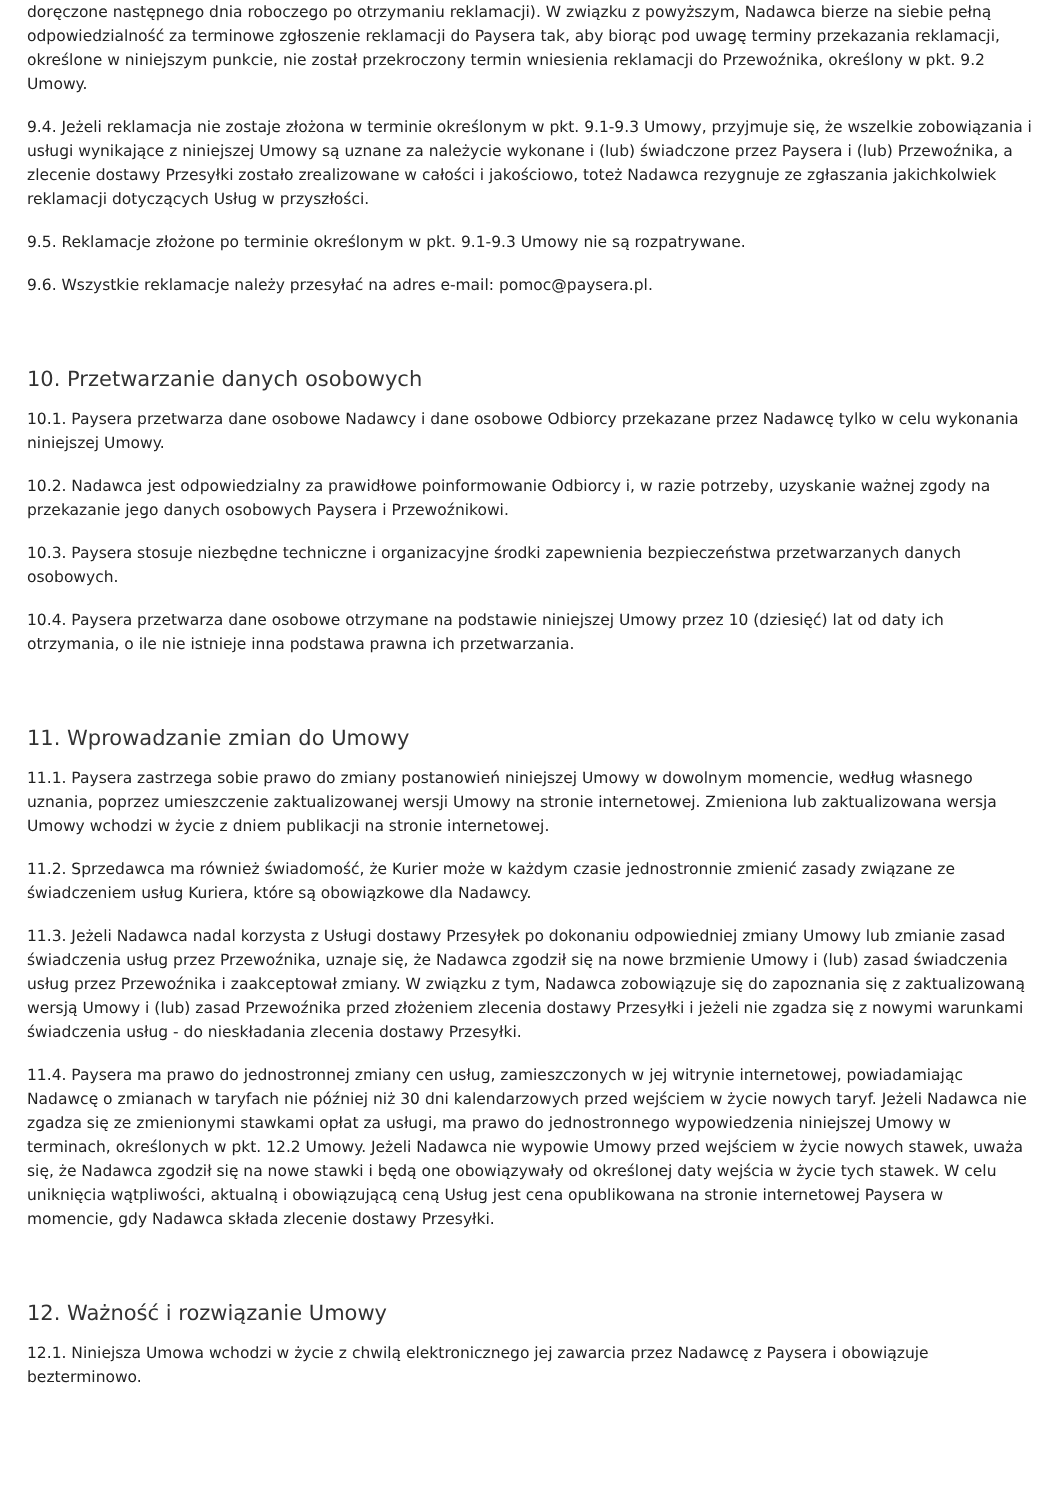doręczone następnego dnia roboczego po otrzymaniu reklamacji). W związku z powyższym, Nadawca bierze na siebie pełną odpowiedzialność za terminowe zgłoszenie reklamacji do Paysera tak, aby biorąc pod uwagę terminy przekazania reklamacji, określone w niniejszym punkcie, nie został przekroczony termin wniesienia reklamacji do Przewoźnika, określony w pkt. 9.2 Umowy.
9.4. Jeżeli reklamacja nie zostaje złożona w terminie określonym w pkt. 9.1-9.3 Umowy, przyjmuje się, że wszelkie zobowiązania i usługi wynikające z niniejszej Umowy są uznane za należycie wykonane i (lub) świadczone przez Paysera i (lub) Przewoźnika, a zlecenie dostawy Przesyłki zostało zrealizowane w całości i jakościowo, toteż Nadawca rezygnuje ze zgłaszania jakichkolwiek reklamacji dotyczących Usług w przyszłości.
9.5. Reklamacje złożone po terminie określonym w pkt. 9.1-9.3 Umowy nie są rozpatrywane.
9.6. Wszystkie reklamacje należy przesyłać na adres e-mail: pomoc@paysera.pl.
10. Przetwarzanie danych osobowych
10.1. Paysera przetwarza dane osobowe Nadawcy i dane osobowe Odbiorcy przekazane przez Nadawcę tylko w celu wykonania niniejszej Umowy.
10.2. Nadawca jest odpowiedzialny za prawidłowe poinformowanie Odbiorcy i, w razie potrzeby, uzyskanie ważnej zgody na przekazanie jego danych osobowych Paysera i Przewoźnikowi.
10.3. Paysera stosuje niezbędne techniczne i organizacyjne środki zapewnienia bezpieczeństwa przetwarzanych danych osobowych.
10.4. Paysera przetwarza dane osobowe otrzymane na podstawie niniejszej Umowy przez 10 (dziesięć) lat od daty ich otrzymania, o ile nie istnieje inna podstawa prawna ich przetwarzania.
11. Wprowadzanie zmian do Umowy
11.1. Paysera zastrzega sobie prawo do zmiany postanowień niniejszej Umowy w dowolnym momencie, według własnego uznania, poprzez umieszczenie zaktualizowanej wersji Umowy na stronie internetowej. Zmieniona lub zaktualizowana wersja Umowy wchodzi w życie z dniem publikacji na stronie internetowej.
11.2. Sprzedawca ma również świadomość, że Kurier może w każdym czasie jednostronnie zmienić zasady związane ze świadczeniem usług Kuriera, które są obowiązkowe dla Nadawcy.
11.3. Jeżeli Nadawca nadal korzysta z Usługi dostawy Przesyłek po dokonaniu odpowiedniej zmiany Umowy lub zmianie zasad świadczenia usług przez Przewoźnika, uznaje się, że Nadawca zgodził się na nowe brzmienie Umowy i (lub) zasad świadczenia usług przez Przewoźnika i zaakceptował zmiany. W związku z tym, Nadawca zobowiązuje się do zapoznania się z zaktualizowaną wersją Umowy i (lub) zasad Przewoźnika przed złożeniem zlecenia dostawy Przesyłki i jeżeli nie zgadza się z nowymi warunkami świadczenia usług - do nieskładania zlecenia dostawy Przesyłki.
11.4. Paysera ma prawo do jednostronnej zmiany cen usług, zamieszczonych w jej witrynie internetowej, powiadamiając Nadawcę o zmianach w taryfach nie później niż 30 dni kalendarzowych przed wejściem w życie nowych taryf. Jeżeli Nadawca nie zgadza się ze zmienionymi stawkami opłat za usługi, ma prawo do jednostronnego wypowiedzenia niniejszej Umowy w terminach, określonych w pkt. 12.2 Umowy. Jeżeli Nadawca nie wypowie Umowy przed wejściem w życie nowych stawek, uważa się, że Nadawca zgodził się na nowe stawki i będą one obowiązywały od określonej daty wejścia w życie tych stawek. W celu uniknięcia wątpliwości, aktualną i obowiązującą ceną Usług jest cena opublikowana na stronie internetowej Paysera w momencie, gdy Nadawca składa zlecenie dostawy Przesyłki.
12. Ważność i rozwiązanie Umowy
12.1. Niniejsza Umowa wchodzi w życie z chwilą elektronicznego jej zawarcia przez Nadawcę z Paysera i obowiązuje bezterminowo.